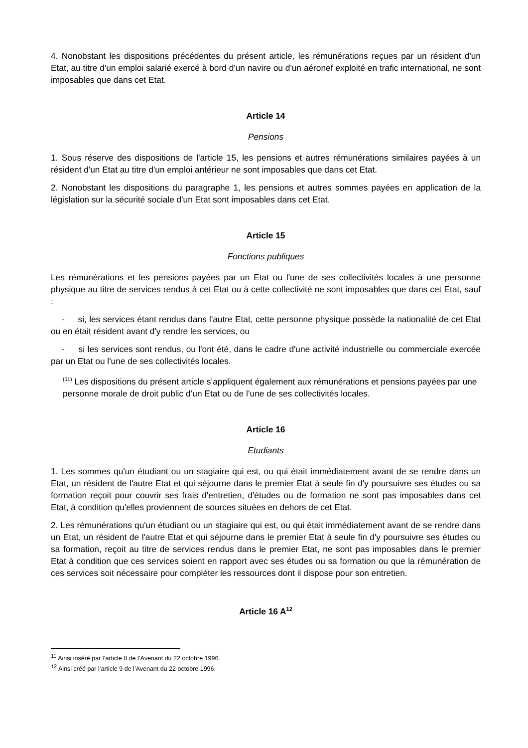4. Nonobstant les dispositions précédentes du présent article, les rémunérations reçues par un résident d'un Etat, au titre d'un emploi salarié exercé à bord d'un navire ou d'un aéronef exploité en trafic international, ne sont imposables que dans cet Etat.
Article 14
Pensions
1. Sous réserve des dispositions de l'article 15, les pensions et autres rémunérations similaires payées à un résident d'un Etat au titre d'un emploi antérieur ne sont imposables que dans cet Etat.
2. Nonobstant les dispositions du paragraphe 1, les pensions et autres sommes payées en application de la législation sur la sécurité sociale d'un Etat sont imposables dans cet Etat.
Article 15
Fonctions publiques
Les rémunérations et les pensions payées par un Etat ou l'une de ses collectivités locales à une personne physique au titre de services rendus à cet Etat ou à cette collectivité ne sont imposables que dans cet Etat, sauf :
- si, les services étant rendus dans l'autre Etat, cette personne physique possède la nationalité de cet Etat ou en était résident avant d'y rendre les services, ou
- si les services sont rendus, ou l'ont été, dans le cadre d'une activité industrielle ou commerciale exercée par un Etat ou l'une de ses collectivités locales.
<sup>(11)</sup> Les dispositions du présent article s’appliquent également aux rémunérations et pensions payées par une personne morale de droit public d’un Etat ou de l’une de ses collectivités locales.
Article 16
Etudiants
1. Les sommes qu'un étudiant ou un stagiaire qui est, ou qui était immédiatement avant de se rendre dans un Etat, un résident de l'autre Etat et qui séjourne dans le premier Etat à seule fin d'y poursuivre ses études ou sa formation reçoit pour couvrir ses frais d'entretien, d'études ou de formation ne sont pas imposables dans cet Etat, à condition qu'elles proviennent de sources situées en dehors de cet Etat.
2. Les rémunérations qu'un étudiant ou un stagiaire qui est, ou qui était immédiatement avant de se rendre dans un Etat, un résident de l'autre Etat et qui séjourne dans le premier Etat à seule fin d'y poursuivre ses études ou sa formation, reçoit au titre de services rendus dans le premier Etat, ne sont pas imposables dans le premier Etat à condition que ces services soient en rapport avec ses études ou sa formation ou que la rémunération de ces services soit nécessaire pour compléter les ressources dont il dispose pour son entretien.
Article 16 A<sup>12</sup>
<sup>11</sup> Ainsi inséré par l’article 8 de l’Avenant du 22 octobre 1996.
<sup>12</sup> Ainsi créé par l’article 9 de l’Avenant du 22 octobre 1996.